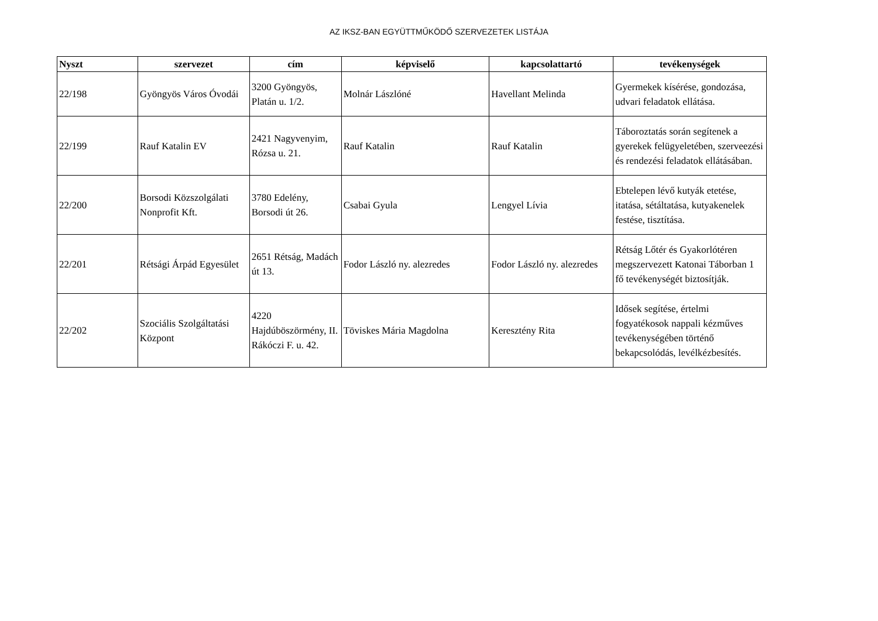AZ IKSZ-BAN EGYÜTTMŰKÖDŐ SZERVEZETEK LISTÁJA
| Nyszt | szervezet | cím | képviselő | kapcsolattartó | tevékenységek |
| --- | --- | --- | --- | --- | --- |
| 22/198 | Gyöngyös Város Óvodái | 3200 Gyöngyös, Platán u. 1/2. | Molnár Lászlóné | Havellant Melinda | Gyermekek kísérése, gondozása, udvari feladatok ellátása. |
| 22/199 | Rauf Katalin EV | 2421 Nagyvenyim, Rózsa u. 21. | Rauf Katalin | Rauf Katalin | Táboroztatás során segítenek a gyerekek felügyeletében, szerveezési és rendezési feladatok ellátásában. |
| 22/200 | Borsodi Közszolgálati Nonprofit Kft. | 3780 Edelény, Borsodi út 26. | Csabai Gyula | Lengyel Lívia | Ebtelepen lévő kutyák etetése, itatása, sétáltatása, kutyakenelek festése, tisztítása. |
| 22/201 | Rétsági Árpád Egyesület | 2651 Rétság, Madách út 13. | Fodor László ny. alezredes | Fodor László ny. alezredes | Rétság Lőtér és Gyakorlótéren megszervezett Katonai Táborban 1 fő tevékenységét biztosítják. |
| 22/202 | Szociális Szolgáltatási Központ | 4220 Hajdúböszörmény, II. Rákóczi F. u. 42. | Töviskes Mária Magdolna | Keresztény Rita | Idősek segítése, értelmi fogyatékosok nappali kézműves tevékenységében történő bekapcsolódás, levélkézbesítés. |